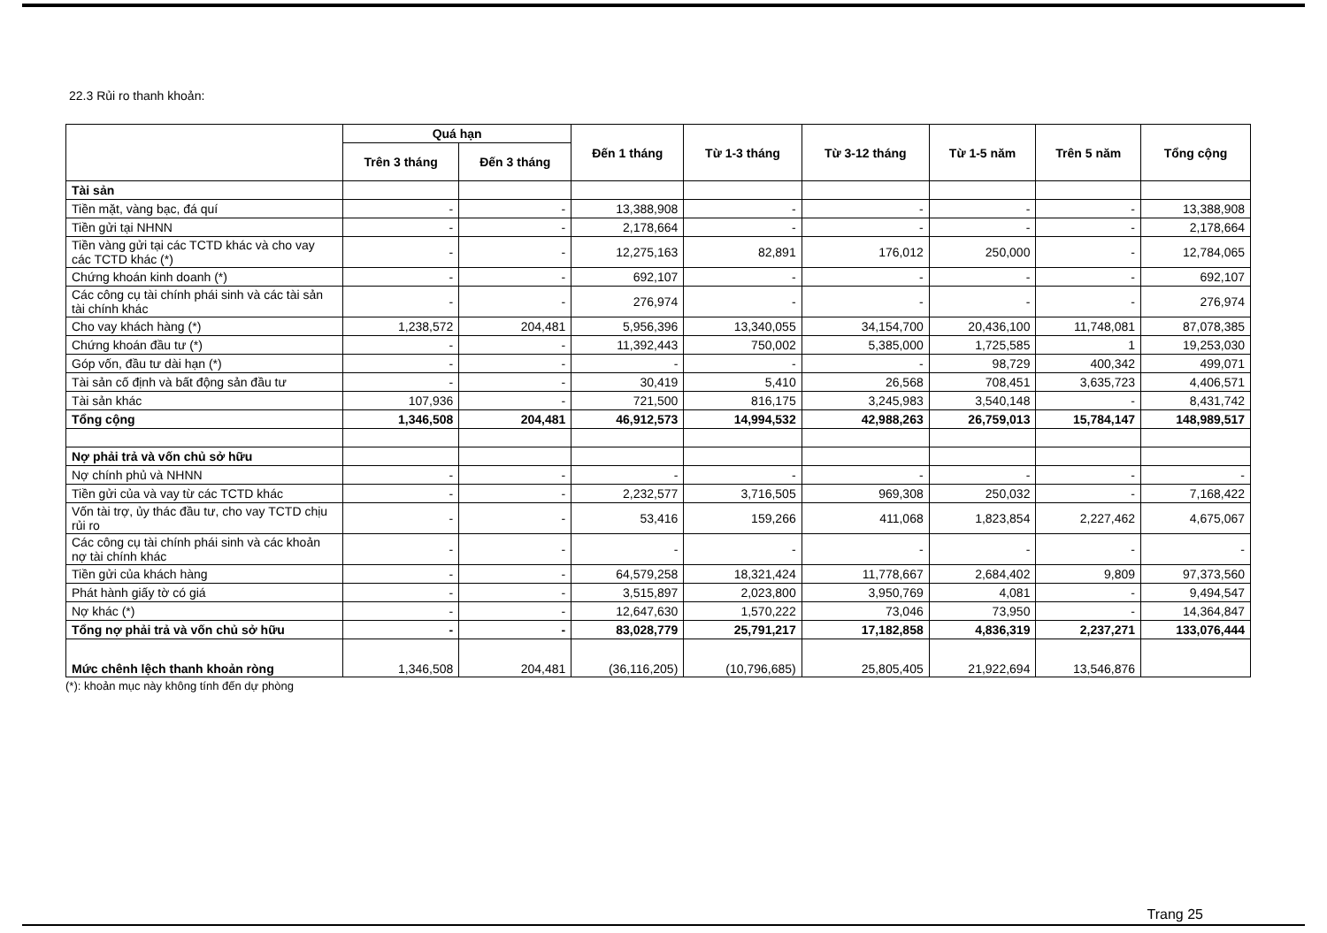22.3 Rủi ro thanh khoản:
| | Quá hạn | | Đến 1 tháng | Từ 1-3 tháng | Từ 3-12 tháng | Từ 1-5 năm | Trên 5 năm | Tổng cộng |
| --- | --- | --- | --- | --- | --- | --- | --- | --- |
| | Trên 3 tháng | Đến 3 tháng | | | | | | |
| Tài sản | | | | | | | | |
| Tiền mặt, vàng bạc, đá quí | - | - | 13,388,908 | - | - | - | - | 13,388,908 |
| Tiền gửi tại NHNN | - | - | 2,178,664 | - | - | - | - | 2,178,664 |
| Tiền vàng gửi tại các TCTD khác và cho vay các TCTD khác (*) | - | - | 12,275,163 | 82,891 | 176,012 | 250,000 | - | 12,784,065 |
| Chứng khoán kinh doanh (*) | - | - | 692,107 | - | - | - | - | 692,107 |
| Các công cụ tài chính phái sinh và các tài sản tài chính khác | - | - | 276,974 | - | - | - | - | 276,974 |
| Cho vay khách hàng (*) | 1,238,572 | 204,481 | 5,956,396 | 13,340,055 | 34,154,700 | 20,436,100 | 11,748,081 | 87,078,385 |
| Chứng khoán đầu tư (*) | - | - | 11,392,443 | 750,002 | 5,385,000 | 1,725,585 | 1 | 19,253,030 |
| Góp vốn, đầu tư dài hạn (*) | - | - | - | - | - | 98,729 | 400,342 | 499,071 |
| Tài sản cố định và bất động sản đầu tư | - | - | 30,419 | 5,410 | 26,568 | 708,451 | 3,635,723 | 4,406,571 |
| Tài sản khác | 107,936 | - | 721,500 | 816,175 | 3,245,983 | 3,540,148 | - | 8,431,742 |
| Tổng cộng | 1,346,508 | 204,481 | 46,912,573 | 14,994,532 | 42,988,263 | 26,759,013 | 15,784,147 | 148,989,517 |
| Nợ phải trả và vốn chủ sở hữu | | | | | | | | |
| Nợ chính phủ và NHNN | - | - | - | - | - | - | - | - |
| Tiền gửi của và vay từ các TCTD khác | - | - | 2,232,577 | 3,716,505 | 969,308 | 250,032 | - | 7,168,422 |
| Vốn tài trợ, ủy thác đầu tư, cho vay TCTD chịu rủi ro | - | - | 53,416 | 159,266 | 411,068 | 1,823,854 | 2,227,462 | 4,675,067 |
| Các công cụ tài chính phái sinh và các khoản nợ tài chính khác | - | - | - | - | - | - | - | - |
| Tiền gửi của khách hàng | - | - | 64,579,258 | 18,321,424 | 11,778,667 | 2,684,402 | 9,809 | 97,373,560 |
| Phát hành giấy tờ có giá | - | - | 3,515,897 | 2,023,800 | 3,950,769 | 4,081 | - | 9,494,547 |
| Nợ khác (*) | - | - | 12,647,630 | 1,570,222 | 73,046 | 73,950 | - | 14,364,847 |
| Tổng nợ phải trả và vốn chủ sở hữu | - | - | 83,028,779 | 25,791,217 | 17,182,858 | 4,836,319 | 2,237,271 | 133,076,444 |
| Mức chênh lệch thanh khoản ròng | 1,346,508 | 204,481 | (36,116,205) | (10,796,685) | 25,805,405 | 21,922,694 | 13,546,876 | |
(*): khoản mục này không tính đến dự phòng
Trang 25